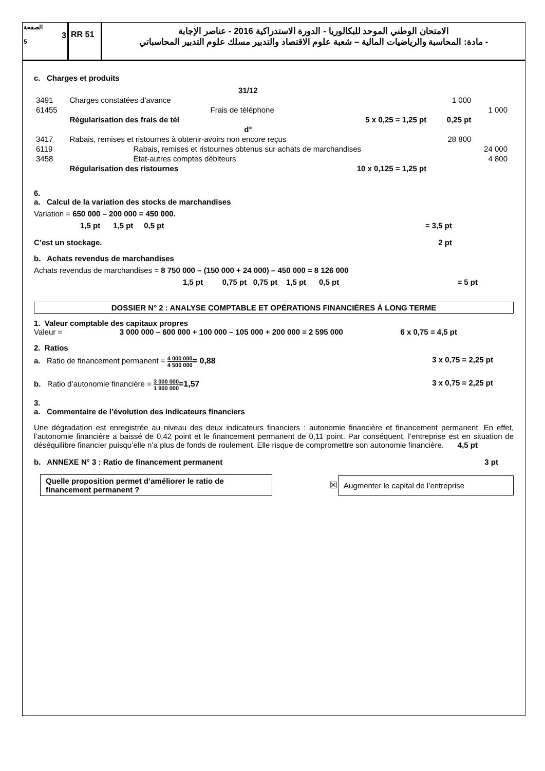الصفحة
3
5
RR 51
الامتحان الوطني الموحد للبكالوريا - الدورة الاستدراكية 2016 - عناصر الإجابة
- مادة: المحاسبة والرياضيات المالية – شعبة علوم الاقتصاد والتدبير مسلك علوم التدبير المحاسباتي
c. Charges et produits
| | 31/12 | | | |
| 3491 | Charges constatées d'avance | | 1 000 | |
| 61455 | Frais de téléphone | | | 1 000 |
| | Régularisation des frais de tél 5 x 0,25 = 1,25 pt | | 0,25 pt | |
| | d° | | | |
| 3417 | Rabais, remises et ristournes à obtenir-avoirs non encore reçus | | 28 800 | |
| 6119 | Rabais, remises et ristournes obtenus sur achats de marchandises | | | 24 000 |
| 3458 | État-autres comptes débiteurs | | | 4 800 |
| | Régularisation des ristournes 10 x 0,125 = 1,25 pt | | | |
6.
a. Calcul de la variation des stocks de marchandises
Variation = 650 000 – 200 000 = 450 000.
1,5 pt 1,5 pt 0,5 pt = 3,5 pt
C’est un stockage. 2 pt
b. Achats revendus de marchandises
Achats revendus de marchandises = 8 750 000 – (150 000 + 24 000) – 450 000 = 8 126 000
1,5 pt 0,75 pt 0,75 pt 1,5 pt 0,5 pt = 5 pt
DOSSIER N° 2 : ANALYSE COMPTABLE ET OPÉRATIONS FINANCIÈRES À LONG TERME
1. Valeur comptable des capitaux propres
Valeur = 3 000 000 – 600 000 + 100 000 – 105 000 + 200 000 = 2 595 000 6 x 0,75 = 4,5 pt
2. Ratios
a. Ratio de financement permanent = 4 000 000 4 500 000= 0,88 3 x 0,75 = 2,25 pt
b. Ratio d’autonomie financière = 3 000 000 1 900 000=1,57 3 x 0,75 = 2,25 pt
3.
a. Commentaire de l’évolution des indicateurs financiers
Une dégradation est enregistrée au niveau des deux indicateurs financiers : autonomie financière et financement permanent. En effet, l’autonomie financière a baissé de 0,42 point et le financement permanent de 0,11 point. Par conséquent, l’entreprise est en situation de déséquilibre financier puisqu’elle n’a plus de fonds de roulement. Elle risque de compromettre son autonomie financière. 4,5 pt
b. ANNEXE N° 3 : Ratio de financement permanent 3 pt
Quelle proposition permet d’améliorer le ratio de financement permanent ?
☒
Augmenter le capital de l’entreprise